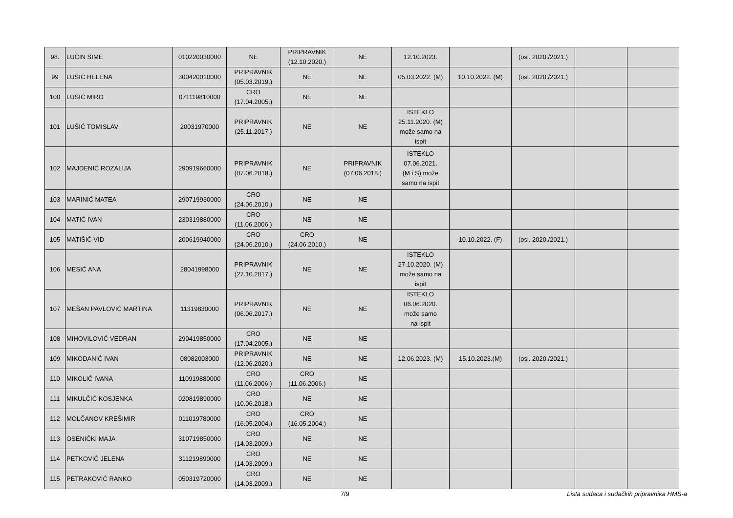| 98. | LUČIN ŠIME | 010220030000 | NE | PRIPRAVNIK (12.10.2020.) | NE | 12.10.2023. | | (osl. 2020./2021.) | | |
| 99 | LUŠIĆ HELENA | 300420010000 | PRIPRAVNIK (05.03.2019.) | NE | NE | 05.03.2022. (M) | 10.10.2022. (M) | (osl. 2020./2021.) | | |
| 100 | LUŠIĆ MIRO | 071119810000 | CRO (17.04.2005.) | NE | NE | | | | | |
| 101 | LUŠIĆ TOMISLAV | 20031970000 | PRIPRAVNIK (25.11.2017.) | NE | NE | ISTEKLO 25.11.2020. (M) može samo na ispit | | | | |
| 102 | MAJDENIĆ ROZALIJA | 290919660000 | PRIPRAVNIK (07.06.2018.) | NE | PRIPRAVNIK (07.06.2018.) | ISTEKLO 07.06.2021. (M i S) može samo na ispit | | | | |
| 103 | MARINIĆ MATEA | 290719930000 | CRO (24.06.2010.) | NE | NE | | | | | |
| 104 | MATIĆ IVAN | 230319880000 | CRO (11.06.2006.) | NE | NE | | | | | |
| 105 | MATIŠIĆ VID | 200619940000 | CRO (24.06.2010.) | CRO (24.06.2010.) | NE | | 10.10.2022. (F) | (osl. 2020./2021.) | | |
| 106 | MESIĆ ANA | 28041998000 | PRIPRAVNIK (27.10.2017.) | NE | NE | ISTEKLO 27.10.2020. (M) može samo na ispit | | | | |
| 107 | MEŠAN PAVLOVIĆ MARTINA | 11319830000 | PRIPRAVNIK (06.06.2017.) | NE | NE | ISTEKLO 06.06.2020. može samo na ispit | | | | |
| 108 | MIHOVILOVIĆ VEDRAN | 290419850000 | CRO (17.04.2005.) | NE | NE | | | | | |
| 109 | MIKODANIĆ IVAN | 08082003000 | PRIPRAVNIK (12.06.2020.) | NE | NE | 12.06.2023. (M) | 15.10.2023.(M) | (osl. 2020./2021.) | | |
| 110 | MIKOLIĆ IVANA | 110919880000 | CRO (11.06.2006.) | CRO (11.06.2006.) | NE | | | | | |
| 111 | MIKULČIĆ KOSJENKA | 020819890000 | CRO (10.06.2018.) | NE | NE | | | | | |
| 112 | MOLČANOV KREŠIMIR | 011019780000 | CRO (16.05.2004.) | CRO (16.05.2004.) | NE | | | | | |
| 113 | OSENIČKI MAJA | 310719850000 | CRO (14.03.2009.) | NE | NE | | | | | |
| 114 | PETKOVIĆ JELENA | 311219890000 | CRO (14.03.2009.) | NE | NE | | | | | |
| 115 | PETRAKOVIĆ RANKO | 050319720000 | CRO (14.03.2009.) | NE | NE | | | | | |
7/9 Lista sudaca i sudačkih pripravnika HMS-a